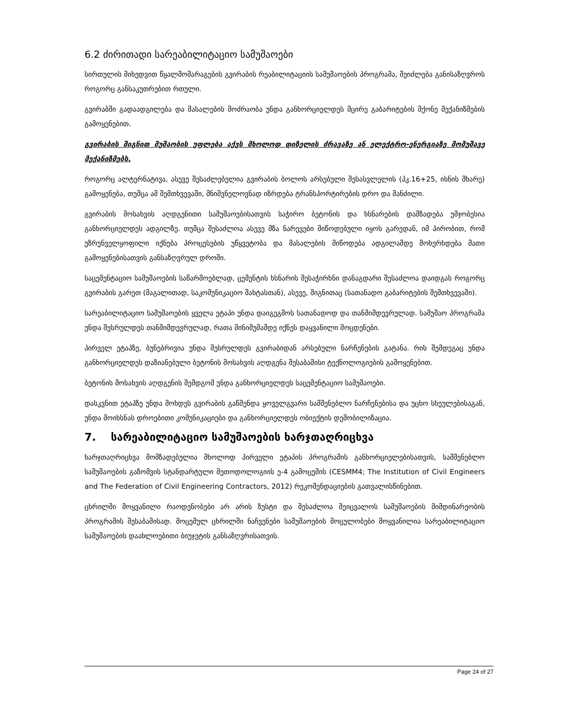6.2 ძირითადი სარეაბილიტაციო სამუშაოები
სირთულის მიხედვით წყალმომარაგების გვირაბის რეაბილიტაციის სამუშაოების პროგრამა, შეიძლება განისაზღვროს როგორც განსაკუთრებით რთული.
გვირაბში გადაადგილება და მასალების მოძრაობა უნდა განხორციელდეს მცირე გაბარიტების მქონე მექანიზმების გამოყენებით.
გვირაბის შიგნით მუშაობის უფლება აქვს მხოლოდ დიზელის ძრავაზე ან ელექტრო-ენერგიაზე მომუშავე მექანიზმებს.
როგორც ალტერნატივა, ასევე შესაძლებელია გვირაბის ბოლოს არსებული შესასვლელის (პკ.16+25, ისნის მხარე) გამოყენება, თუმცა ამ შემთხვევაში, მნიშვნელოვნად იზრდება ტრანსპორტირების დრო და მანძილი.
გვირაბის მოსახვის აღდგენითი სამუშაოებისათვის საჭირო ბეტონის და ხსნარების დამზადება უმჯობესია განხორციელდეს ადგილზე. თუმცა შესაძლოა ასევე მზა ნარევები მიწოდებული იყოს გარედან, იმ პირობით, რომ უზრუნველყოფილი იქნება პროცესების უწყვეტობა და მასალების მიწოდება ადგილამდე მოხერხდება მათი გამოყენებისათვის განსაზღვრულ დროში.
საცემენტაციო სამუშაოების საწარმოებლად, ცემენტის ხსნარის შესაჭირხნი დანაგდარი შესაძლოა დაიდგას როგორც გვირაბის გარეთ (მაგალითად, საკომუნიკაციო შახტასთან), ასევე, შიგნითაც (სათანადო გაბარიტების შემთხვევაში).
სარეაბილიტაციო სამუშაოების ყველა ეტაპი უნდა დაიგეგმოს სათანადოდ და თანმიმდევრულად. სამუშაო პროგრამა უნდა შესრულდეს თანმიმდევრულად, რათა მინიმუმამდე იქნეს დაყვანილი მოცდენები.
პირველ ეტაპზე, ბუნებრივია უნდა შესრულდეს გვირაბიდან არსებული ნარჩენების გატანა. რის შემდეგაც უნდა განხორციელდეს დაზიანებული ბეტონის მოსახვის აღდგენა შესაბამისი ტექნოლოგიების გამოყენებით.
ბეტონის მოსახვის აღდგენის შემდგომ უნდა განხორციელდეს საცემენტაციო სამუშაოები.
დასკვნით ეტაპზე უნდა მოხდეს გვირაბის გაწმენდა ყოველგვარი სამშენებლო ნარჩენებისა და უცხო სხეულებისაგან, უნდა მოიხსნას დროებითი კომუნიკაციები და განხორციელდეს ობიექტის დემობილიზაცია.
7. სარეაბილიტაციო სამუშაოების ხარჯთაღრიცხვა
ხარჯთაღრიცხვა მომზადებულია მხოლოდ პირველი ეტაპის პროგრამის განხორციელებისათვის, სამშენებლო სამუშაოების გაზომვის სტანდარტული მეთოდოლოგიის ე-4 გამოცემის (CESMM4; The Institution of Civil Engineers and The Federation of Civil Engineering Contractors, 2012) რეკომენდაციების გათვალისწინებით.
ცხრილში მოყვანილი რაოდენობები არ არის ზუსტი და შესაძლოა შეიცვალოს სამუშაოების მიმდინარეობის პროგრამის შესაბამისად. მოცემულ ცხრილში ნაჩვენები სამუშაოების მოცულობები მოყვანილია სარეაბილიტაციო სამუშაოების დაახლოებითი ბიუჯეტის განსაზღვრისათვის.
Page 24 of 27